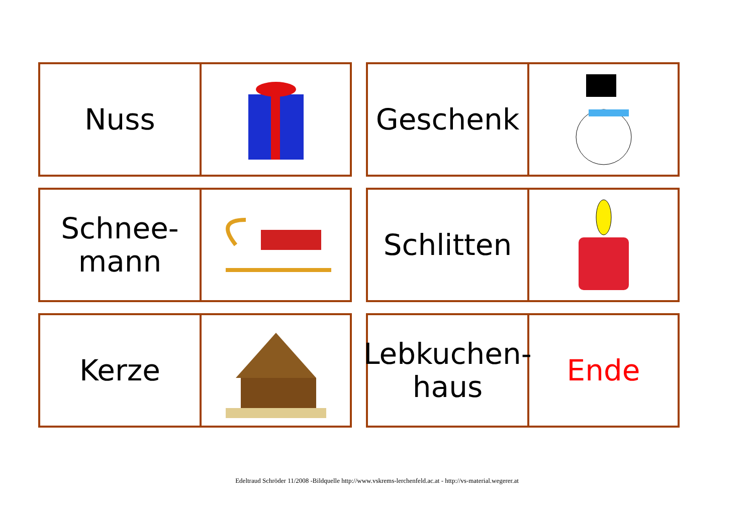Nuss
Geschenk
Schnee-
mann
Schlitten
Kerze
Lebkuchen-
haus
Ende
Edeltraud Schröder 11/2008 -Bildquelle http://www.vskrems-lerchenfeld.ac.at - http://vs-material.wegerer.at